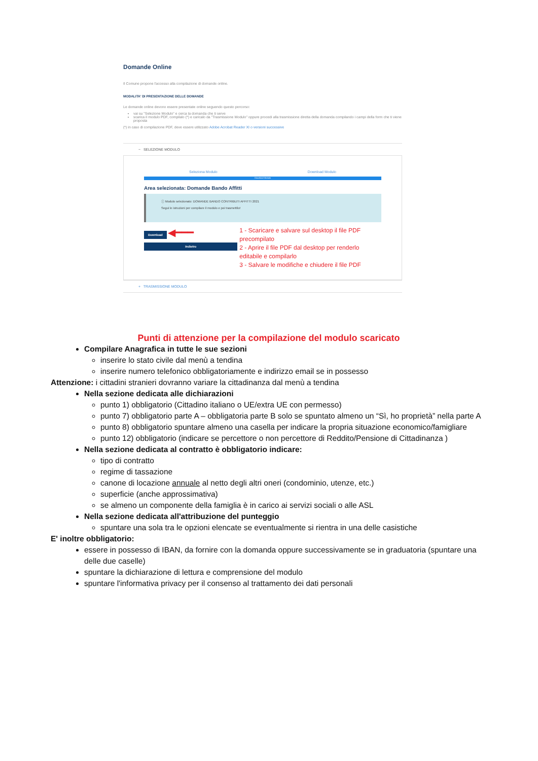Domande Online
Il Comune propone l'accesso alla compilazione di domande online.
MODALITA' DI PRESENTAZIONE DELLE DOMANDE
Le domande online devono essere presentate online seguendo questo percorso:
vai su "Selezione Modulo" e cerca la domanda che ti serve
scarica il modulo PDF, compilalo (*) e caricalo da "Trasmissione Modulo" oppure procedi alla trasmissione diretta della domanda compilando i campi della form che ti viene proposta
(*) in caso di compilazione PDF, deve essere utilizzato Adobe Acrobat Reader XI o versioni successive
− SELEZIONE MODULO
Seleziona Modulo Download Modulo
Download Modulo
Area selezionata: Domande Bando Affitti
ⓘ Modulo selezionato: DOMANDE BANDO CONTRIBUTI AFFITTI 2021
Segui le istruzioni per compilare il modulo e poi trasmettilo!
Download ◀━━━
Indietro
1 - Scaricare e salvare sul desktop il file PDF precompilato
2 - Aprire il file PDF dal desktop per renderlo editabile e compilarlo
3 - Salvare le modifiche e chiudere il file PDF
+ TRASMISSIONE MODULO
Punti di attenzione per la compilazione del modulo scaricato
Compilare Anagrafica in tutte le sue sezioni
inserire lo stato civile dal menù a tendina
inserire numero telefonico obbligatoriamente e indirizzo email se in possesso
Attenzione: i cittadini stranieri dovranno variare la cittadinanza dal menù a tendina
Nella sezione dedicata alle dichiarazioni
punto 1) obbligatorio (Cittadino italiano o UE/extra UE con permesso)
punto 7) obbligatorio parte A – obbligatoria parte B solo se spuntato almeno un “Sì, ho proprietà” nella parte A
punto 8) obbligatorio spuntare almeno una casella per indicare la propria situazione economico/famigliare
punto 12) obbligatorio (indicare se percettore o non percettore di Reddito/Pensione di Cittadinanza )
Nella sezione dedicata al contratto è obbligatorio indicare:
tipo di contratto
regime di tassazione
canone di locazione annuale al netto degli altri oneri (condominio, utenze, etc.)
superficie (anche approssimativa)
se almeno un componente della famiglia è in carico ai servizi sociali o alle ASL
Nella sezione dedicata all'attribuzione del punteggio
spuntare una sola tra le opzioni elencate se eventualmente si rientra in una delle casistiche
E' inoltre obbligatorio:
essere in possesso di IBAN, da fornire con la domanda oppure successivamente se in graduatoria (spuntare una delle due caselle)
spuntare la dichiarazione di lettura e comprensione del modulo
spuntare l'informativa privacy per il consenso al trattamento dei dati personali